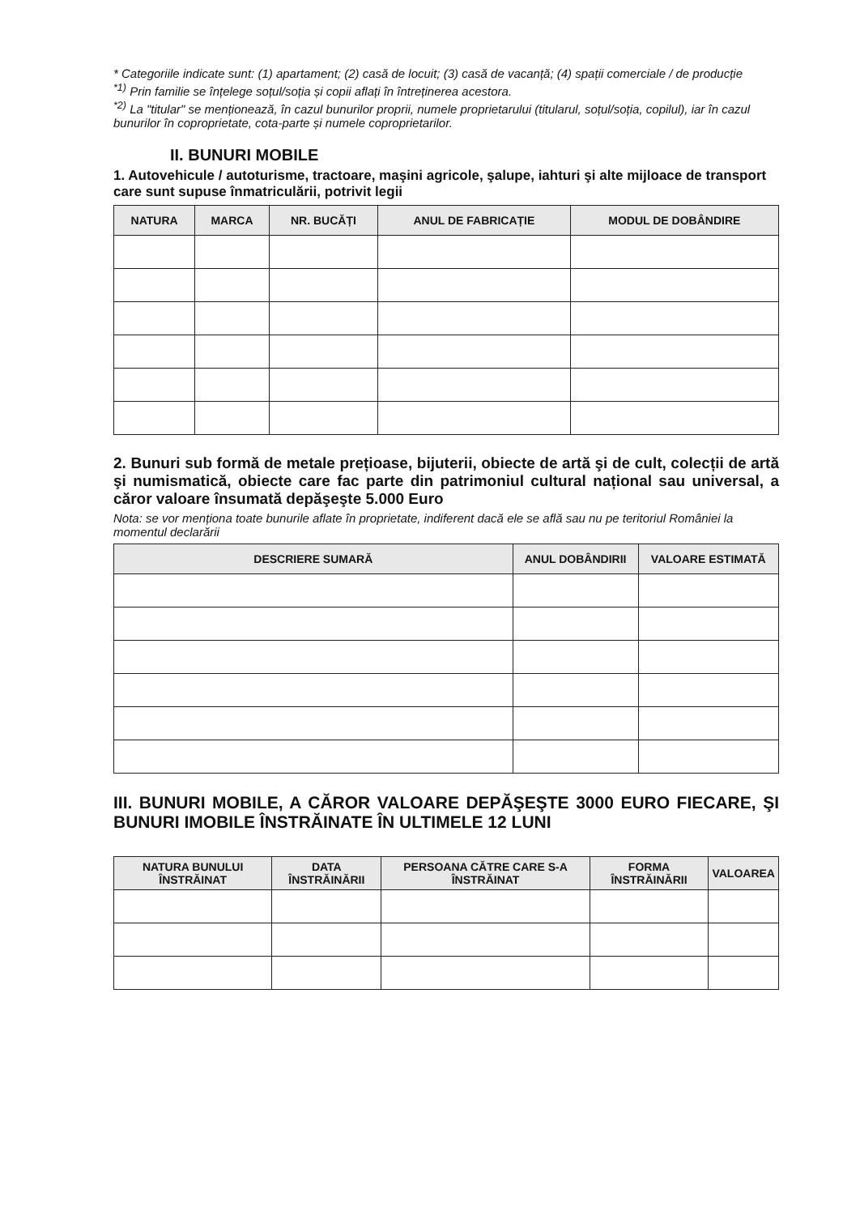* Categoriile indicate sunt: (1) apartament; (2) casă de locuit; (3) casă de vacanță; (4) spații comerciale / de producție
<sup>*1)</sup> Prin familie se înțelege soțul/soția și copii aflați în întreținerea acestora.
<sup>*2)</sup> La "titular" se menționează, în cazul bunurilor proprii, numele proprietarului (titularul, soțul/soția, copilul), iar în cazul bunurilor în coproprietate, cota-parte și numele coproprietarilor.
II. BUNURI MOBILE
1. Autovehicule / autoturisme, tractoare, maşini agricole, şalupe, iahturi şi alte mijloace de transport care sunt supuse înmatriculării, potrivit legii
| NATURA | MARCA | NR. BUCĂȚI | ANUL DE FABRICAȚIE | MODUL DE DOBÂNDIRE |
| --- | --- | --- | --- | --- |
2. Bunuri sub formă de metale prețioase, bijuterii, obiecte de artă şi de cult, colecții de artă şi numismatică, obiecte care fac parte din patrimoniul cultural național sau universal, a căror valoare însumată depăşeşte 5.000 Euro
Nota: se vor menționa toate bunurile aflate în proprietate, indiferent dacă ele se află sau nu pe teritoriul României la momentul declarării
| DESCRIERE SUMARĂ | ANUL DOBÂNDIRII | VALOARE ESTIMATĂ |
| --- | --- | --- |
III. BUNURI MOBILE, A CĂROR VALOARE DEPĂŞEŞTE 3000 EURO FIECARE, ŞI BUNURI IMOBILE ÎNSTRĂINATE ÎN ULTIMELE 12 LUNI
| NATURA BUNULUI ÎNSTRĂINAT | DATA ÎNSTRĂINĂRII | PERSOANA CĂTRE CARE S-A ÎNSTRĂINAT | FORMA ÎNSTRĂINĂRII | VALOAREA |
| --- | --- | --- | --- | --- |